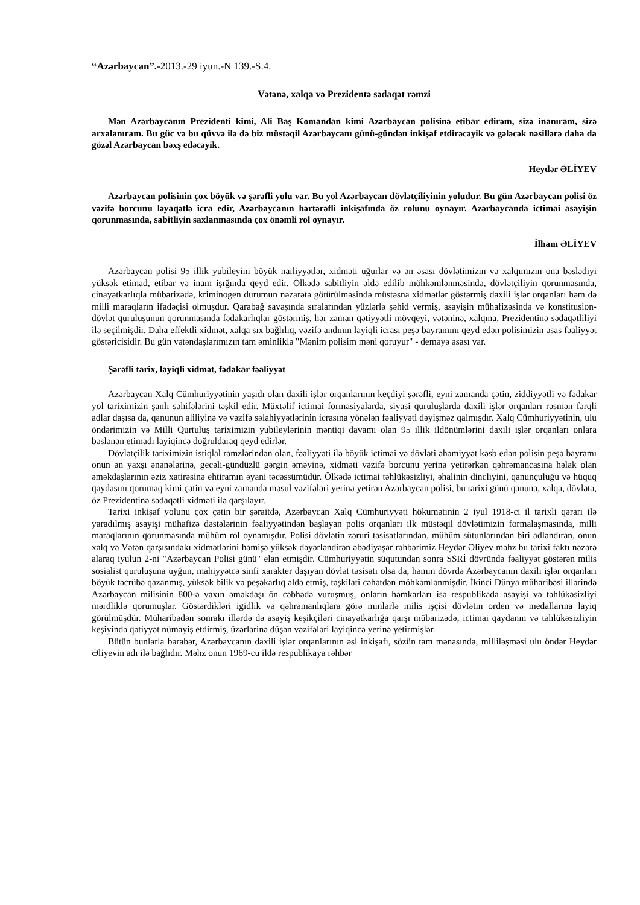“Azərbaycan”.-2013.-29 iyun.-N 139.-S.4.
Vətənə, xalqa və Prezidentə sədaqət rəmzi
Mən Azərbaycanın Prezidenti kimi, Ali Baş Komandan kimi Azərbaycan polisinə etibar edirəm, sizə inanıram, sizə arxalanıram. Bu güc və bu qüvvə ilə də biz müstəqil Azərbaycanı günü-gündən inkişaf etdirəcəyik və gələcək nəsillərə daha da gözəl Azərbaycan bəxş edəcəyik.
Heydər ƏLİYEV
Azərbaycan polisinin çox böyük və şərəfli yolu var. Bu yol Azərbaycan dövlətçiliyinin yoludur. Bu gün Azərbaycan polisi öz vəzifə borcunu ləyaqətlə icra edir, Azərbaycanın hərtərəfli inkişafında öz rolunu oynayır. Azərbaycanda ictimai asayişin qorunmasında, sabitliyin saxlanmasında çox önəmli rol oynayır.
İlham ƏLİYEV
Azərbaycan polisi 95 illik yubileyini böyük nailiyyətlər, xidməti uğurlar və ən əsası dövlətimizin və xalqımızın ona bəslədiyi yüksək etimad, etibar və inam işığında qeyd edir. Ölkədə sabitliyin əldə edilib möhkəmlənməsində, dövlətçiliyin qorunmasında, cinayətkarlıqla mübarizədə, kriminogen durumun nəzarətə götürülməsində müstəsna xidmətlər göstərmiş daxili işlər orqanları həm də milli maraqların ifadəçisi olmuşdur. Qarabağ savaşında sıralarından yüzlərlə şəhid vermiş, asayişin mühafizəsində və konstitusion-dövlət quruluşunun qorunmasında fədakarlıqlar göstərmiş, hər zaman qətiyyətli mövqeyi, vətəninə, xalqına, Prezidentinə sədaqətliliyi ilə seçilmişdir. Daha effektli xidmət, xalqa sıx bağlılıq, vəzifə andının layiqli icrası peşə bayramını qeyd edən polisimizin əsas fəaliyyət göstəricisidir. Bu gün vətəndaşlarımızın tam əminliklə "Mənim polisim məni qoruyur" - deməyə əsası var.
Şərəfli tarix, layiqli xidmət, fədakar fəaliyyət
Azərbaycan Xalq Cümhuriyyətinin yaşıdı olan daxili işlər orqanlarının keçdiyi şərəfli, eyni zamanda çətin, ziddiyyətli və fədakar yol tariximizin şanlı səhifələrini təşkil edir. Müxtəlif ictimai formasiyalarda, siyasi quruluşlarda daxili işlər orqanları rəsmən fərqli adlar daşısa da, qanunun aliliyinə və vəzifə səlahiyyətlərinin icrasına yönələn fəaliyyəti dəyişməz qalmışdır. Xalq Cümhuriyyətinin, ulu öndərimizin və Milli Qurtuluş tariximizin yubileylərinin məntiqi davamı olan 95 illik ildönümlərini daxili işlər orqanları onlara bəslənən etimadı layiqincə doğruldaraq qeyd edirlər.
Dövlətçilik tariximizin istiqlal rəmzlərindən olan, fəaliyyəti ilə böyük ictimai və dövləti əhəmiyyət kəsb edən polisin peşə bayramı onun ən yaxşı ənənələrinə, gecəli-gündüzlü gərgin əməyinə, xidməti vəzifə borcunu yerinə yetirərkən qəhrəmancasına həlak olan əməkdaşlarının əziz xatirəsinə ehtiramın əyani təcəssümüdür. Ölkədə ictimai təhlükəsizliyi, əhalinin dincliyini, qanunçuluğu və hüquq qaydasını qorumaq kimi çətin və eyni zamanda məsul vəzifələri yerinə yetirən Azərbaycan polisi, bu tarixi günü qanuna, xalqa, dövlətə, öz Prezidentinə sədaqətli xidməti ilə qarşılayır.
Tarixi inkişaf yolunu çox çətin bir şəraitdə, Azərbaycan Xalq Cümhuriyyəti hökumətinin 2 iyul 1918-ci il tarixli qərarı ilə yaradılmış asayişi mühafizə dəstələrinin fəaliyyətindən başlayan polis orqanları ilk müstəqil dövlətimizin formalaşmasında, milli maraqlarının qorunmasında mühüm rol oynamışdır. Polisi dövlətin zəruri təsisatlarından, mühüm sütunlarından biri adlandıran, onun xalq və Vətən qarşısındakı xidmətlərini həmişə yüksək dəyərləndirən əbədiyaşar rəhbərimiz Heydər Əliyev məhz bu tarixi faktı nəzərə alaraq iyulun 2-ni "Azərbaycan Polisi günü" elan etmişdir. Cümhuriyyətin süqutundan sonra SSRİ dövründə fəaliyyət göstərən milis sosialist quruluşuna uyğun, mahiyyətcə sinfi xarakter daşıyan dövlət təsisatı olsa da, həmin dövrdə Azərbaycanın daxili işlər orqanları böyük təcrübə qazanmış, yüksək bilik və peşəkarlıq əldə etmiş, təşkilati cəhətdən möhkəmlənmişdir. İkinci Dünya müharibəsi illərində Azərbaycan milisinin 800-ə yaxın əməkdaşı ön cəbhədə vuruşmuş, onların həmkarları isə respublikada asayişi və təhlükəsizliyi mərdliklə qorumuşlar. Göstərdikləri igidlik və qəhrəmanlıqlara görə minlərlə milis işçisi dövlətin orden və medallarına layiq görülmüşdür. Müharibədən sonrakı illərdə də asayiş keşikçiləri cinayətkarlığa qarşı mübarizədə, ictimai qaydanın və təhlükəsizliyin keşiyində qətiyyət nümayiş etdirmiş, üzərlərinə düşən vəzifələri layiqincə yerinə yetirmişlər.
Bütün bunlarla bərabər, Azərbaycanın daxili işlər orqanlarının əsl inkişafı, sözün tam mənasında, milliləşməsi ulu öndər Heydər Əliyevin adı ilə bağlıdır. Məhz onun 1969-cu ildə respublikaya rəhbər